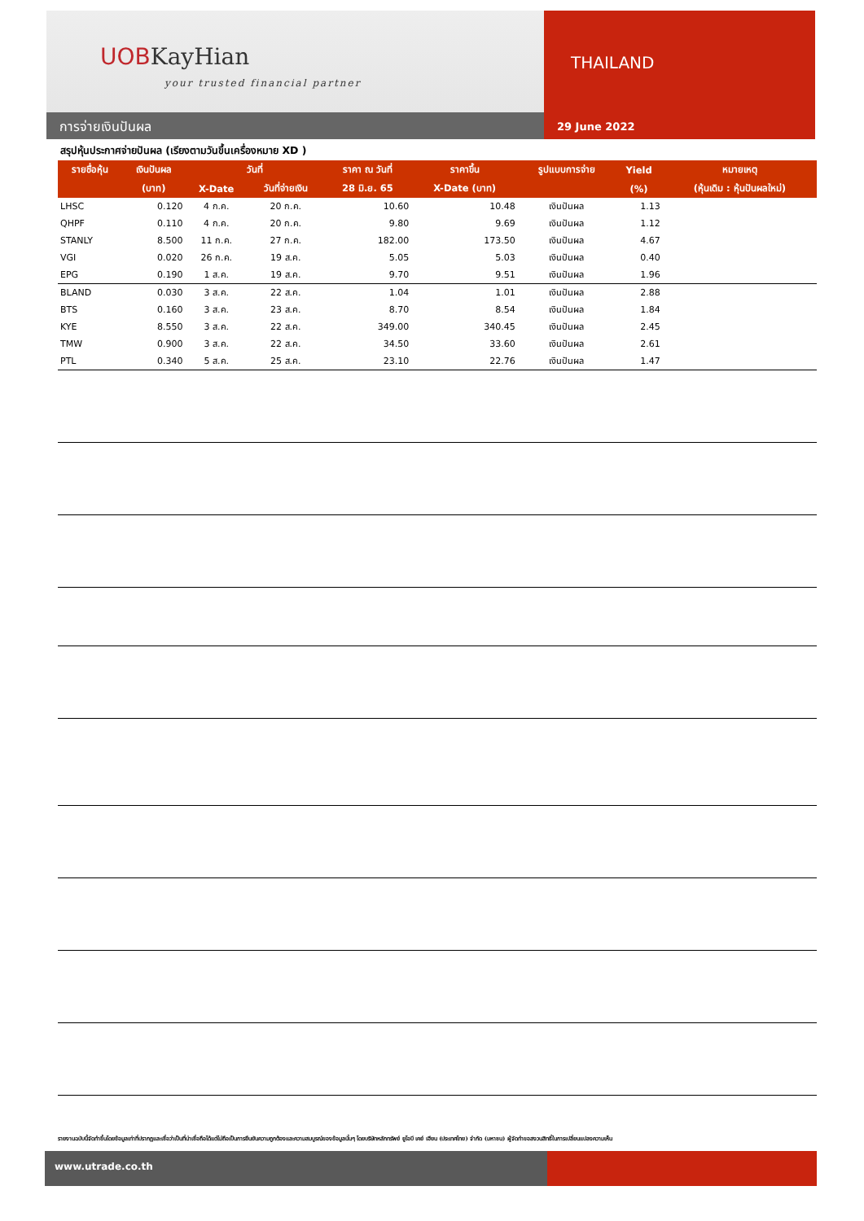UOBKayHian
your trusted financial partner
การจ่ายเงินปันผล
THAILAND
29 June 2022
สรุปหุ้นประกาศจ่ายปันผล (เรียงตามวันขึ้นเครื่องหมาย XD )
| รายชื่อหุ้น | เงินปันผล | วันที่ | | ราคา ณ วันที่ | ราคาขึ้น | รูปแบบการจ่าย | Yield | หมายเหตุ |
| --- | --- | --- | --- | --- | --- | --- | --- | --- |
| | (บาท) | X-Date | วันที่จ่ายเงิน | 28 มิ.ย. 65 | X-Date (บาท) | | (%) | (หุ้นเดิม : หุ้นปันผลใหม่) |
| LHSC | 0.120 | 4 ก.ค. | 20 ก.ค. | 10.60 | 10.48 | เงินปันผล | 1.13 | |
| QHPF | 0.110 | 4 ก.ค. | 20 ก.ค. | 9.80 | 9.69 | เงินปันผล | 1.12 | |
| STANLY | 8.500 | 11 ก.ค. | 27 ก.ค. | 182.00 | 173.50 | เงินปันผล | 4.67 | |
| VGI | 0.020 | 26 ก.ค. | 19 ส.ค. | 5.05 | 5.03 | เงินปันผล | 0.40 | |
| EPG | 0.190 | 1 ส.ค. | 19 ส.ค. | 9.70 | 9.51 | เงินปันผล | 1.96 | |
| BLAND | 0.030 | 3 ส.ค. | 22 ส.ค. | 1.04 | 1.01 | เงินปันผล | 2.88 | |
| BTS | 0.160 | 3 ส.ค. | 23 ส.ค. | 8.70 | 8.54 | เงินปันผล | 1.84 | |
| KYE | 8.550 | 3 ส.ค. | 22 ส.ค. | 349.00 | 340.45 | เงินปันผล | 2.45 | |
| TMW | 0.900 | 3 ส.ค. | 22 ส.ค. | 34.50 | 33.60 | เงินปันผล | 2.61 | |
| PTL | 0.340 | 5 ส.ค. | 25 ส.ค. | 23.10 | 22.76 | เงินปันผล | 1.47 | |
รายงานฉบับนี้จัดทำขึ้นโดยข้อมูลเท่าที่ปรากฏและเชื่อว่าเป็นที่น่าเชื่อถือได้แต่ไม่ถือเป็นการยืนยันความถูกต้องและความสมบูรณ์ของข้อมูลนั้นๆ โดยบริษัทหลักทรัพย์ ยูโอบี เคย์ เฮียน (ประเทศไทย) จำกัด (มหาชน) ผู้จัดทำขอสงวนสิทธิ์ในการเปลี่ยนแปลงความเห็น
www.utrade.co.th